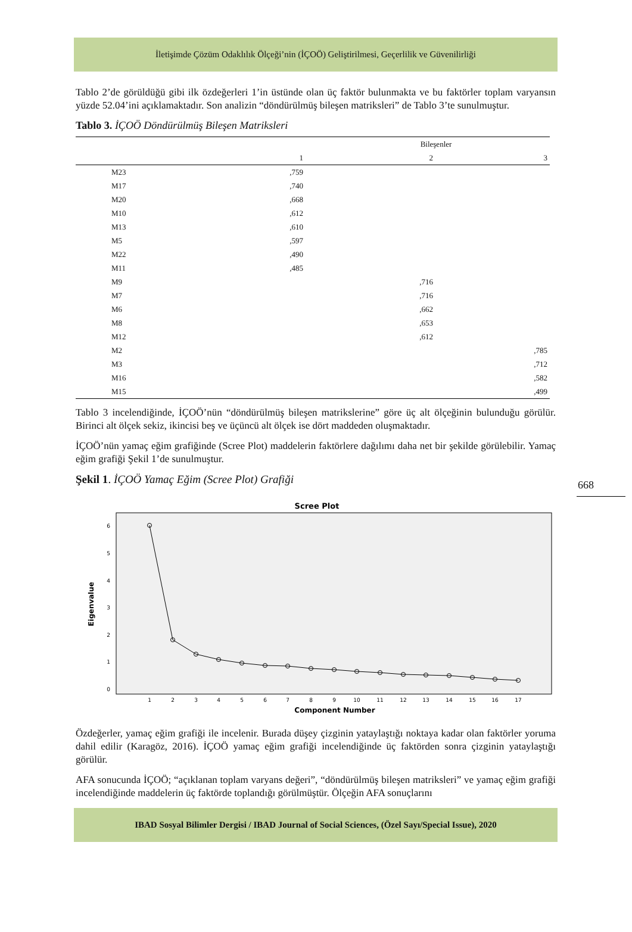İletişimde Çözüm Odaklılık Ölçeği’nin (İÇOÖ) Geliştirilmesi, Geçerlilik ve Güvenilirliği
Tablo 2’de görüldüğü gibi ilk özdeğerleri 1’in üstünde olan üç faktör bulunmakta ve bu faktörler toplam varyansın yüzde 52.04’ini açıklamaktadır. Son analizin “döndürülmüş bileşen matriksleri” de Tablo 3’te sunulmuştur.
Tablo 3. İÇOÖ Döndürülmüş Bileşen Matriksleri
| | Bileşenler | | |
| --- | --- | --- | --- |
| | 1 | 2 | 3 |
| M23 | ,759 | | |
| M17 | ,740 | | |
| M20 | ,668 | | |
| M10 | ,612 | | |
| M13 | ,610 | | |
| M5 | ,597 | | |
| M22 | ,490 | | |
| M11 | ,485 | | |
| M9 | | ,716 | |
| M7 | | ,716 | |
| M6 | | ,662 | |
| M8 | | ,653 | |
| M12 | | ,612 | |
| M2 | | | ,785 |
| M3 | | | ,712 |
| M16 | | | ,582 |
| M15 | | | ,499 |
Tablo 3 incelendiğinde, İÇOÖ’nün “döndürülmüş bileşen matrikslerine” göre üç alt ölçeğinin bulunduğu görülür. Birinci alt ölçek sekiz, ikincisi beş ve üçüncü alt ölçek ise dört maddeden oluşmaktadır.
İÇOÖ’nün yamaç eğim grafiğinde (Scree Plot) maddelerin faktörlere dağılımı daha net bir şekilde görülebilir. Yamaç eğim grafiği Şekil 1’de sunulmuştur.
Şekil 1. İÇOÖ Yamaç Eğim (Scree Plot) Grafiği
Scree Plot
Eigenvalue
6
5
4
3
2
1
0
1
2
3
4
5
6
7
8
9
10
11
12
13
14
15
16
17
Component Number
Özdeğerler, yamaç eğim grafiği ile incelenir. Burada düşey çizginin yataylaştığı noktaya kadar olan faktörler yoruma dahil edilir (Karagöz, 2016). İÇOÖ yamaç eğim grafiği incelendiğinde üç faktörden sonra çizginin yataylaştığı görülür.
AFA sonucunda İÇOÖ; “açıklanan toplam varyans değeri”, “döndürülmüş bileşen matriksleri” ve yamaç eğim grafiği incelendiğinde maddelerin üç faktörde toplandığı görülmüştür. Ölçeğin AFA sonuçlarını
668
IBAD Sosyal Bilimler Dergisi / IBAD Journal of Social Sciences, (Özel Sayı/Special Issue), 2020